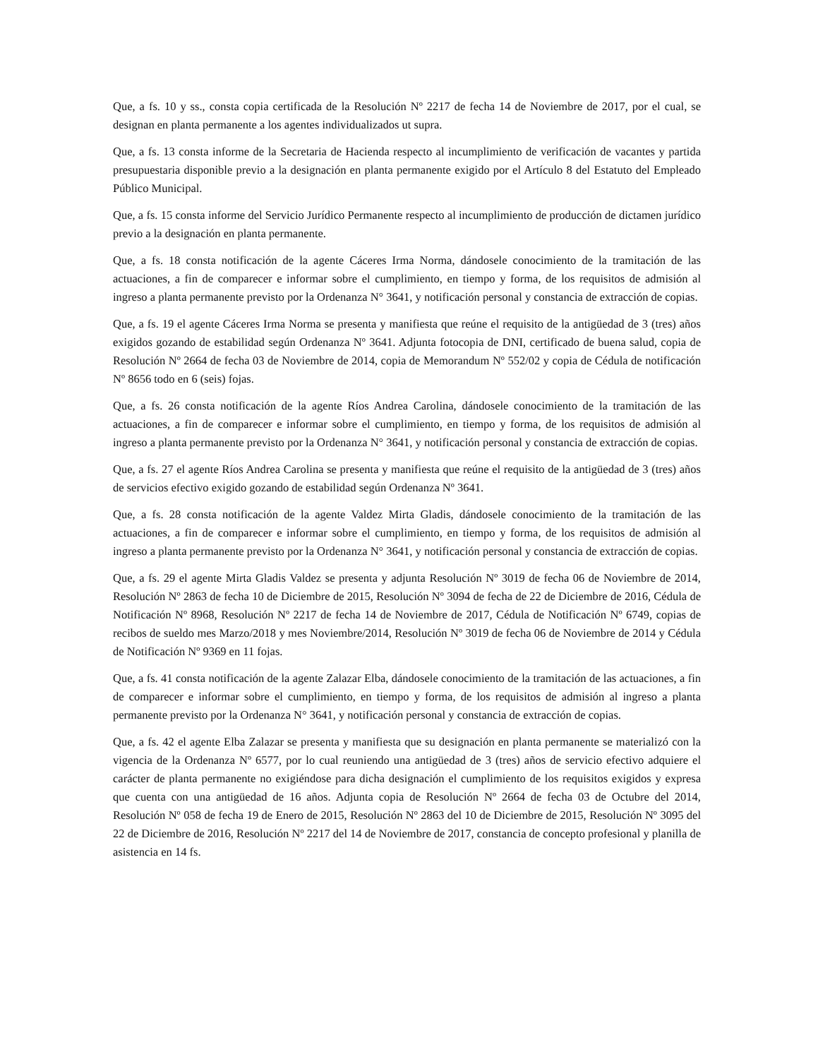Que, a fs. 10 y ss., consta copia certificada de la Resolución Nº 2217 de fecha 14 de Noviembre de 2017, por el cual, se designan en planta permanente a los agentes individualizados ut supra.
Que, a fs. 13 consta informe de la Secretaria de Hacienda respecto al incumplimiento de verificación de vacantes y partida presupuestaria disponible previo a la designación en planta permanente exigido por el Artículo 8 del Estatuto del Empleado Público Municipal.
Que, a fs. 15 consta informe del Servicio Jurídico Permanente respecto al incumplimiento de producción de dictamen jurídico previo a la designación en planta permanente.
Que, a fs. 18 consta notificación de la agente Cáceres Irma Norma, dándosele conocimiento de la tramitación de las actuaciones, a fin de comparecer e informar sobre el cumplimiento, en tiempo y forma, de los requisitos de admisión al ingreso a planta permanente previsto por la Ordenanza N° 3641, y notificación personal y constancia de extracción de copias.
Que, a fs. 19 el agente Cáceres Irma Norma se presenta y manifiesta que reúne el requisito de la antigüedad de 3 (tres) años exigidos gozando de estabilidad según Ordenanza Nº 3641. Adjunta fotocopia de DNI, certificado de buena salud, copia de Resolución Nº 2664 de fecha 03 de Noviembre de 2014, copia de Memorandum Nº 552/02 y copia de Cédula de notificación Nº 8656 todo en 6 (seis) fojas.
Que, a fs. 26 consta notificación de la agente Ríos Andrea Carolina, dándosele conocimiento de la tramitación de las actuaciones, a fin de comparecer e informar sobre el cumplimiento, en tiempo y forma, de los requisitos de admisión al ingreso a planta permanente previsto por la Ordenanza N° 3641, y notificación personal y constancia de extracción de copias.
Que, a fs. 27 el agente Ríos Andrea Carolina se presenta y manifiesta que reúne el requisito de la antigüedad de 3 (tres) años de servicios efectivo exigido gozando de estabilidad según Ordenanza Nº 3641.
Que, a fs. 28 consta notificación de la agente Valdez Mirta Gladis, dándosele conocimiento de la tramitación de las actuaciones, a fin de comparecer e informar sobre el cumplimiento, en tiempo y forma, de los requisitos de admisión al ingreso a planta permanente previsto por la Ordenanza N° 3641, y notificación personal y constancia de extracción de copias.
Que, a fs. 29 el agente Mirta Gladis Valdez se presenta y adjunta Resolución Nº 3019 de fecha 06 de Noviembre de 2014, Resolución Nº 2863 de fecha 10 de Diciembre de 2015, Resolución Nº 3094 de fecha de 22 de Diciembre de 2016, Cédula de Notificación Nº 8968, Resolución Nº 2217 de fecha 14 de Noviembre de 2017, Cédula de Notificación Nº 6749, copias de recibos de sueldo mes Marzo/2018 y mes Noviembre/2014, Resolución Nº 3019 de fecha 06 de Noviembre de 2014 y Cédula de Notificación Nº 9369 en 11 fojas.
Que, a fs. 41 consta notificación de la agente Zalazar Elba, dándosele conocimiento de la tramitación de las actuaciones, a fin de comparecer e informar sobre el cumplimiento, en tiempo y forma, de los requisitos de admisión al ingreso a planta permanente previsto por la Ordenanza N° 3641, y notificación personal y constancia de extracción de copias.
Que, a fs. 42 el agente Elba Zalazar se presenta y manifiesta que su designación en planta permanente se materializó con la vigencia de la Ordenanza Nº 6577, por lo cual reuniendo una antigüedad de 3 (tres) años de servicio efectivo adquiere el carácter de planta permanente no exigiéndose para dicha designación el cumplimiento de los requisitos exigidos y expresa que cuenta con una antigüedad de 16 años. Adjunta copia de Resolución Nº 2664 de fecha 03 de Octubre del 2014, Resolución Nº 058 de fecha 19 de Enero de 2015, Resolución Nº 2863 del 10 de Diciembre de 2015, Resolución Nº 3095 del 22 de Diciembre de 2016, Resolución Nº 2217 del 14 de Noviembre de 2017, constancia de concepto profesional y planilla de asistencia en 14 fs.